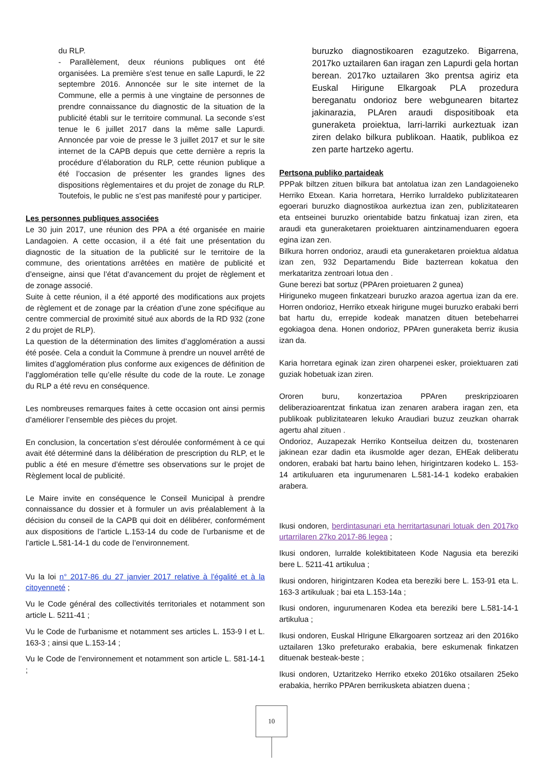du RLP.
- Parallèlement, deux réunions publiques ont été organisées. La première s’est tenue en salle Lapurdi, le 22 septembre 2016. Annoncée sur le site internet de la Commune, elle a permis à une vingtaine de personnes de prendre connaissance du diagnostic de la situation de la publicité établi sur le territoire communal. La seconde s’est tenue le 6 juillet 2017 dans la même salle Lapurdi. Annoncée par voie de presse le 3 juillet 2017 et sur le site internet de la CAPB depuis que cette dernière a repris la procédure d’élaboration du RLP, cette réunion publique a été l’occasion de présenter les grandes lignes des dispositions règlementaires et du projet de zonage du RLP. Toutefois, le public ne s’est pas manifesté pour y participer.
Les personnes publiques associées
Le 30 juin 2017, une réunion des PPA a été organisée en mairie Landagoien. A cette occasion, il a été fait une présentation du diagnostic de la situation de la publicité sur le territoire de la commune, des orientations arrêtées en matière de publicité et d’enseigne, ainsi que l’état d’avancement du projet de règlement et de zonage associé.
Suite à cette réunion, il a été apporté des modifications aux projets de règlement et de zonage par la création d’une zone spécifique au centre commercial de proximité situé aux abords de la RD 932 (zone 2 du projet de RLP).
La question de la détermination des limites d’agglomération a aussi été posée. Cela a conduit la Commune à prendre un nouvel arrêté de limites d’agglomération plus conforme aux exigences de définition de l’agglomération telle qu’elle résulte du code de la route. Le zonage du RLP a été revu en conséquence.
Les nombreuses remarques faites à cette occasion ont ainsi permis d’améliorer l’ensemble des pièces du projet.
En conclusion, la concertation s’est déroulée conformément à ce qui avait été déterminé dans la délibération de prescription du RLP, et le public a été en mesure d’émettre ses observations sur le projet de Règlement local de publicité.
Le Maire invite en conséquence le Conseil Municipal à prendre connaissance du dossier et à formuler un avis préalablement à la décision du conseil de la CAPB qui doit en délibérer, conformément aux dispositions de l’article L.153-14 du code de l’urbanisme et de l’article L.581-14-1 du code de l’environnement.
Vu la loi n° 2017-86 du 27 janvier 2017 relative à l'égalité et à la citoyenneté ;
Vu le Code général des collectivités territoriales et notamment son article L. 5211-41 ;
Vu le Code de l'urbanisme et notamment ses articles L. 153-9 I et L. 163-3 ; ainsi que L.153-14 ;
Vu le Code de l’environnement et notamment son article L. 581-14-1 ;
buruzko diagnostikoaren ezagutzeko. Bigarrena, 2017ko uztailaren 6an iragan zen Lapurdi gela hortan berean. 2017ko uztailaren 3ko prentsa agiriz eta Euskal Hirigune Elkargoak PLA prozedura bereganatu ondorioz bere webgunearen bitartez jakinarazia, PLAren araudi dispositiboak eta guneraketa proiektua, larri-larriki aurkeztuak izan ziren delako bilkura publikoan. Haatik, publikoa ez zen parte hartzeko agertu.
Pertsona publiko partaideak
PPPak biltzen zituen bilkura bat antolatua izan zen Landagoieneko Herriko Etxean. Karia horretara, Herriko lurraldeko publizitatearen egoerari buruzko diagnostikoa aurkeztua izan zen, publizitatearen eta entseinei buruzko orientabide batzu finkatuaj izan ziren, eta araudi eta guneraketaren proiektuaren aintzinamenduaren egoera egina izan zen.
Bilkura horren ondorioz, araudi eta guneraketaren proiektua aldatua izan zen, 932 Departamendu Bide bazterrean kokatua den merkataritza zentroari lotua den .
Gune berezi bat sortuz (PPAren proietuaren 2 gunea)
Hiriguneko mugeen finkatzeari buruzko arazoa agertua izan da ere. Horren ondorioz, Herriko etxeak hirigune mugei buruzko erabaki berri bat hartu du, errepide kodeak manatzen dituen betebeharrei egokiagoa dena. Honen ondorioz, PPAren guneraketa berriz ikusia izan da.
Karia horretara eginak izan ziren oharpenei esker, proiektuaren zati guziak hobetuak izan ziren.
Ororen buru, konzertazioa PPAren preskripzioaren deliberazioarentzat finkatua izan zenaren arabera iragan zen, eta publikoak publizitatearen lekuko Araudiari buzuz zeuzkan oharrak agertu ahal zituen .
Ondorioz, Auzapezak Herriko Kontseilua deitzen du, txostenaren jakinean ezar dadin eta ikusmolde ager dezan, EHEak deliberatu ondoren, erabaki bat hartu baino lehen, hirigintzaren kodeko L. 153-14 artikuluaren eta ingurumenaren L.581-14-1 kodeko erabakien arabera.
Ikusi ondoren, berdintasunari eta herritartasunari lotuak den 2017ko urtarrilaren 27ko 2017-86 legea ;
Ikusi ondoren, lurralde kolektibitateen Kode Nagusia eta bereziki bere L. 5211-41 artikulua ;
Ikusi ondoren, hirigintzaren Kodea eta bereziki bere L. 153-91 eta L. 163-3 artikuluak ; bai eta L.153-14a ;
Ikusi ondoren, ingurumenaren Kodea eta bereziki bere L.581-14-1 artikulua ;
Ikusi ondoren, Euskal HIrigune Elkargoaren sortzeaz ari den 2016ko uztailaren 13ko prefeturako erabakia, bere eskumenak finkatzen dituenak besteak-beste ;
Ikusi ondoren, Uztaritzeko Herriko etxeko 2016ko otsailaren 25eko erabakia, herriko PPAren berrikusketa abiatzen duena ;
10